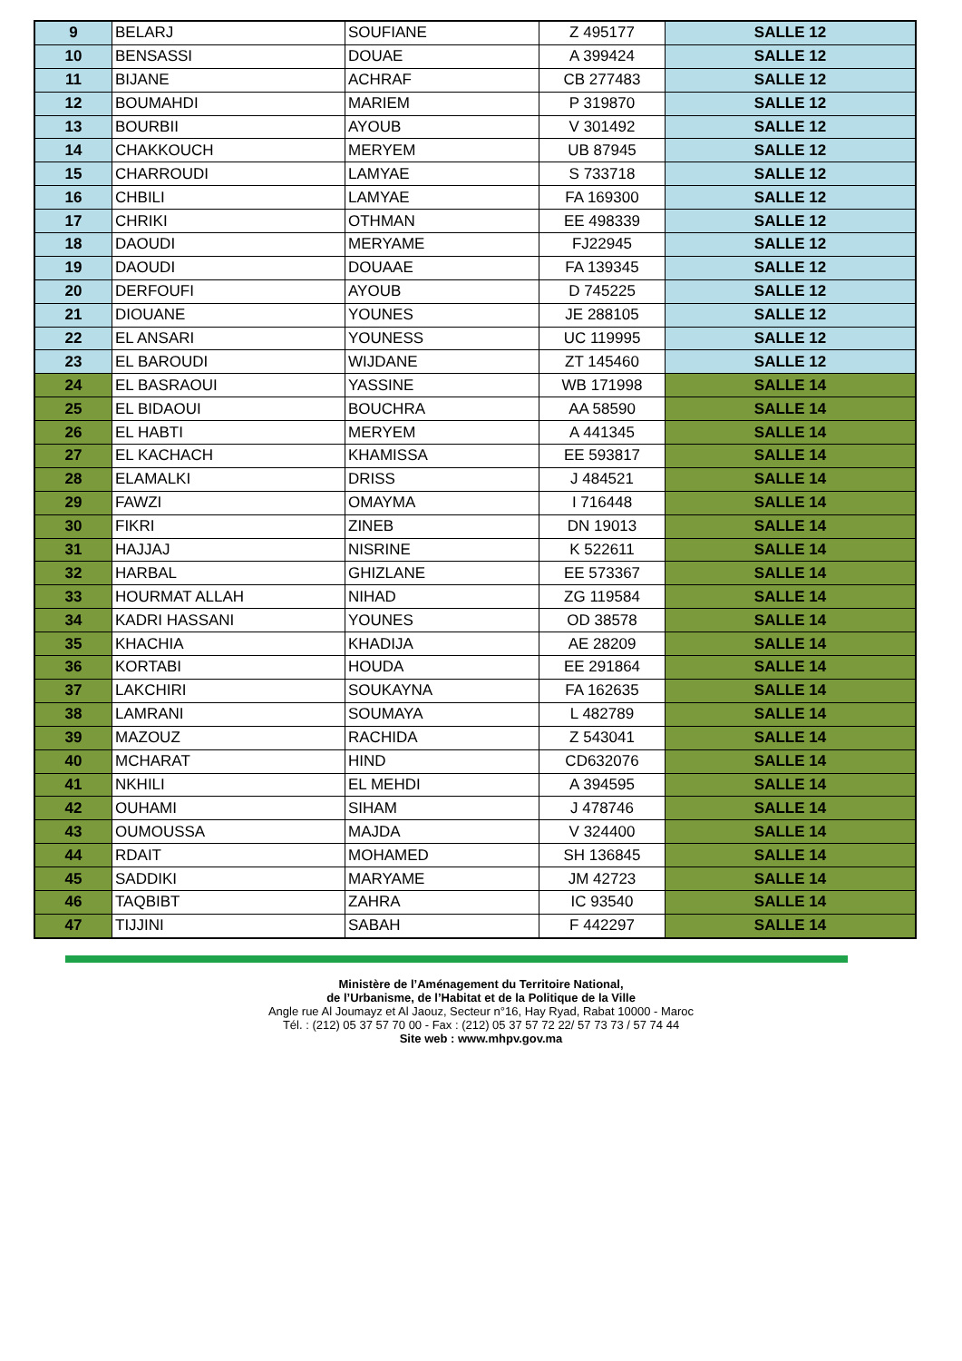| 9 | BELARJ | SOUFIANE | Z 495177 | SALLE 12 |
| 10 | BENSASSI | DOUAE | A 399424 | SALLE 12 |
| 11 | BIJANE | ACHRAF | CB 277483 | SALLE 12 |
| 12 | BOUMAHDI | MARIEM | P 319870 | SALLE 12 |
| 13 | BOURBII | AYOUB | V 301492 | SALLE 12 |
| 14 | CHAKKOUCH | MERYEM | UB 87945 | SALLE 12 |
| 15 | CHARROUDI | LAMYAE | S 733718 | SALLE 12 |
| 16 | CHBILI | LAMYAE | FA 169300 | SALLE 12 |
| 17 | CHRIKI | OTHMAN | EE 498339 | SALLE 12 |
| 18 | DAOUDI | MERYAME | FJ22945 | SALLE 12 |
| 19 | DAOUDI | DOUAAE | FA 139345 | SALLE 12 |
| 20 | DERFOUFI | AYOUB | D 745225 | SALLE 12 |
| 21 | DIOUANE | YOUNES | JE 288105 | SALLE 12 |
| 22 | EL ANSARI | YOUNESS | UC 119995 | SALLE 12 |
| 23 | EL BAROUDI | WIJDANE | ZT 145460 | SALLE 12 |
| 24 | EL BASRAOUI | YASSINE | WB 171998 | SALLE 14 |
| 25 | EL BIDAOUI | BOUCHRA | AA 58590 | SALLE 14 |
| 26 | EL HABTI | MERYEM | A 441345 | SALLE 14 |
| 27 | EL KACHACH | KHAMISSA | EE 593817 | SALLE 14 |
| 28 | ELAMALKI | DRISS | J 484521 | SALLE 14 |
| 29 | FAWZI | OMAYMA | I 716448 | SALLE 14 |
| 30 | FIKRI | ZINEB | DN 19013 | SALLE 14 |
| 31 | HAJJAJ | NISRINE | K 522611 | SALLE 14 |
| 32 | HARBAL | GHIZLANE | EE 573367 | SALLE 14 |
| 33 | HOURMAT ALLAH | NIHAD | ZG 119584 | SALLE 14 |
| 34 | KADRI HASSANI | YOUNES | OD 38578 | SALLE 14 |
| 35 | KHACHIA | KHADIJA | AE 28209 | SALLE 14 |
| 36 | KORTABI | HOUDA | EE 291864 | SALLE 14 |
| 37 | LAKCHIRI | SOUKAYNA | FA 162635 | SALLE 14 |
| 38 | LAMRANI | SOUMAYA | L 482789 | SALLE 14 |
| 39 | MAZOUZ | RACHIDA | Z 543041 | SALLE 14 |
| 40 | MCHARAT | HIND | CD632076 | SALLE 14 |
| 41 | NKHILI | EL MEHDI | A 394595 | SALLE 14 |
| 42 | OUHAMI | SIHAM | J 478746 | SALLE 14 |
| 43 | OUMOUSSA | MAJDA | V 324400 | SALLE 14 |
| 44 | RDAIT | MOHAMED | SH 136845 | SALLE 14 |
| 45 | SADDIKI | MARYAME | JM 42723 | SALLE 14 |
| 46 | TAQBIBT | ZAHRA | IC 93540 | SALLE 14 |
| 47 | TIJJINI | SABAH | F 442297 | SALLE 14 |
Ministère de l’Aménagement du Territoire National,
de l’Urbanisme, de l’Habitat et de la Politique de la Ville
Angle rue Al Joumayz et Al Jaouz, Secteur n°16, Hay Ryad, Rabat 10000 - Maroc
Tél. : (212) 05 37 57 70 00 - Fax : (212) 05 37 57 72 22/ 57 73 73 / 57 74 44
Site web : www.mhpv.gov.ma